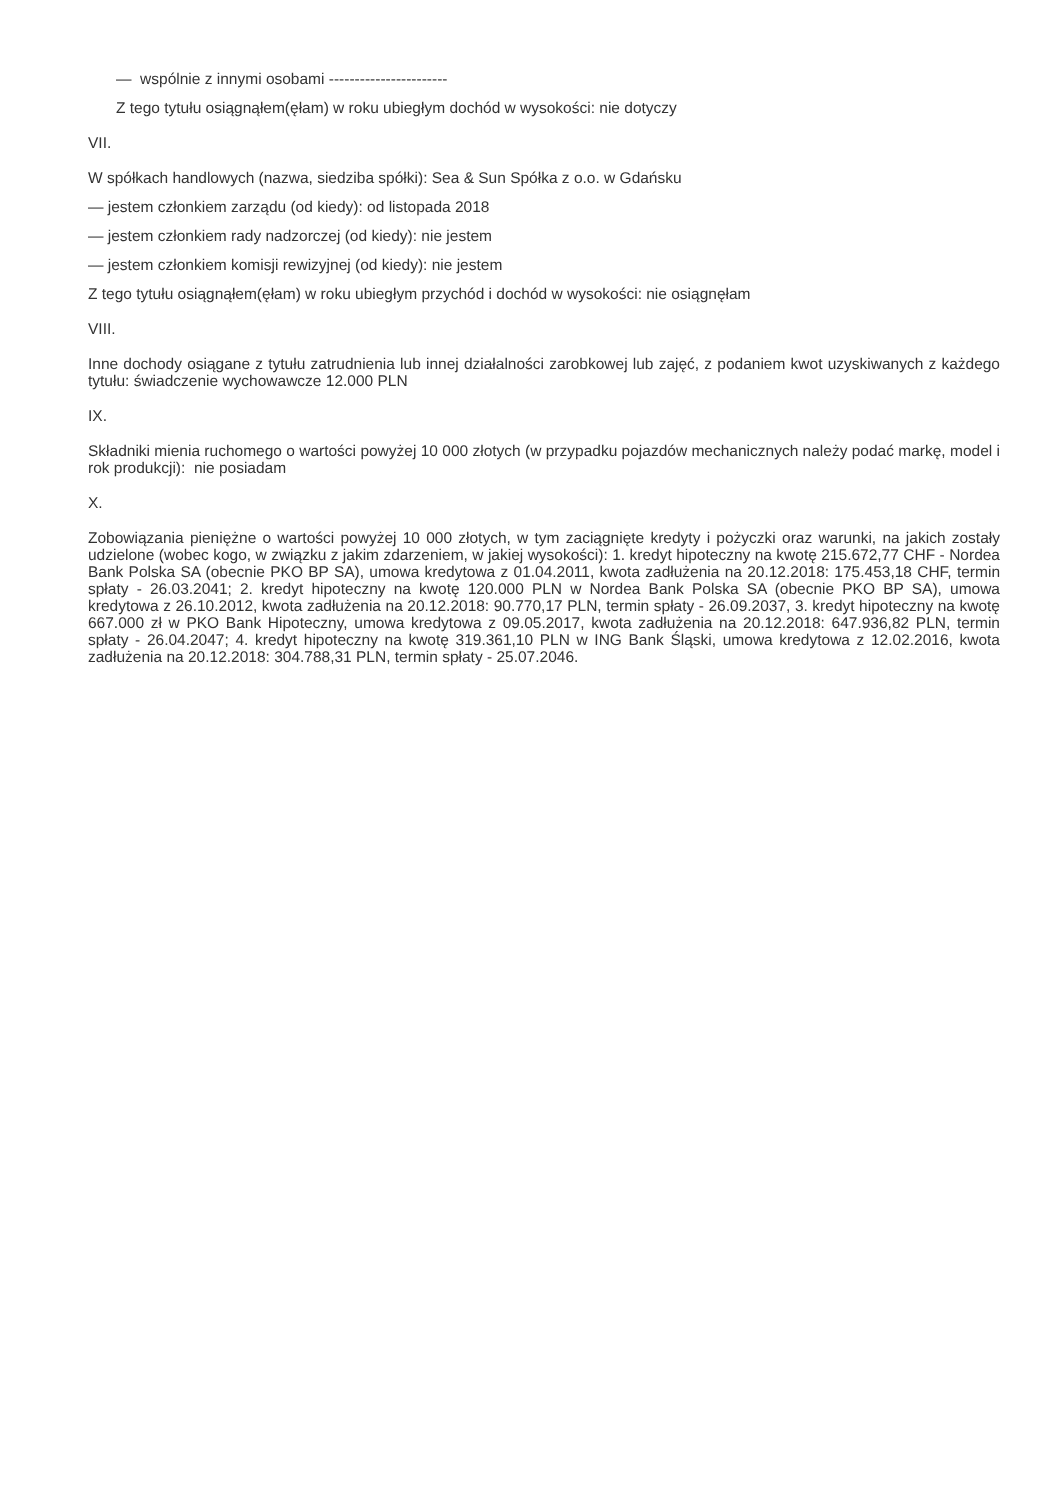— wspólnie z innymi osobami -----------------------
Z tego tytułu osiągnąłem(ęłam) w roku ubiegłym dochód w wysokości: nie dotyczy
VII.
W spółkach handlowych (nazwa, siedziba spółki): Sea & Sun Spółka z o.o. w Gdańsku
— jestem członkiem zarządu (od kiedy): od listopada 2018
— jestem członkiem rady nadzorczej (od kiedy): nie jestem
— jestem członkiem komisji rewizyjnej (od kiedy): nie jestem
Z tego tytułu osiągnąłem(ęłam) w roku ubiegłym przychód i dochód w wysokości: nie osiągnęłam
VIII.
Inne dochody osiągane z tytułu zatrudnienia lub innej działalności zarobkowej lub zajęć, z podaniem kwot uzyskiwanych z każdego tytułu: świadczenie wychowawcze 12.000 PLN
IX.
Składniki mienia ruchomego o wartości powyżej 10 000 złotych (w przypadku pojazdów mechanicznych należy podać markę, model i rok produkcji): nie posiadam
X.
Zobowiązania pieniężne o wartości powyżej 10 000 złotych, w tym zaciągnięte kredyty i pożyczki oraz warunki, na jakich zostały udzielone (wobec kogo, w związku z jakim zdarzeniem, w jakiej wysokości): 1. kredyt hipoteczny na kwotę 215.672,77 CHF - Nordea Bank Polska SA (obecnie PKO BP SA), umowa kredytowa z 01.04.2011, kwota zadłużenia na 20.12.2018: 175.453,18 CHF, termin spłaty - 26.03.2041; 2. kredyt hipoteczny na kwotę 120.000 PLN w Nordea Bank Polska SA (obecnie PKO BP SA), umowa kredytowa z 26.10.2012, kwota zadłużenia na 20.12.2018: 90.770,17 PLN, termin spłaty - 26.09.2037, 3. kredyt hipoteczny na kwotę 667.000 zł w PKO Bank Hipoteczny, umowa kredytowa z 09.05.2017, kwota zadłużenia na 20.12.2018: 647.936,82 PLN, termin spłaty - 26.04.2047; 4. kredyt hipoteczny na kwotę 319.361,10 PLN w ING Bank Śląski, umowa kredytowa z 12.02.2016, kwota zadłużenia na 20.12.2018: 304.788,31 PLN, termin spłaty - 25.07.2046.